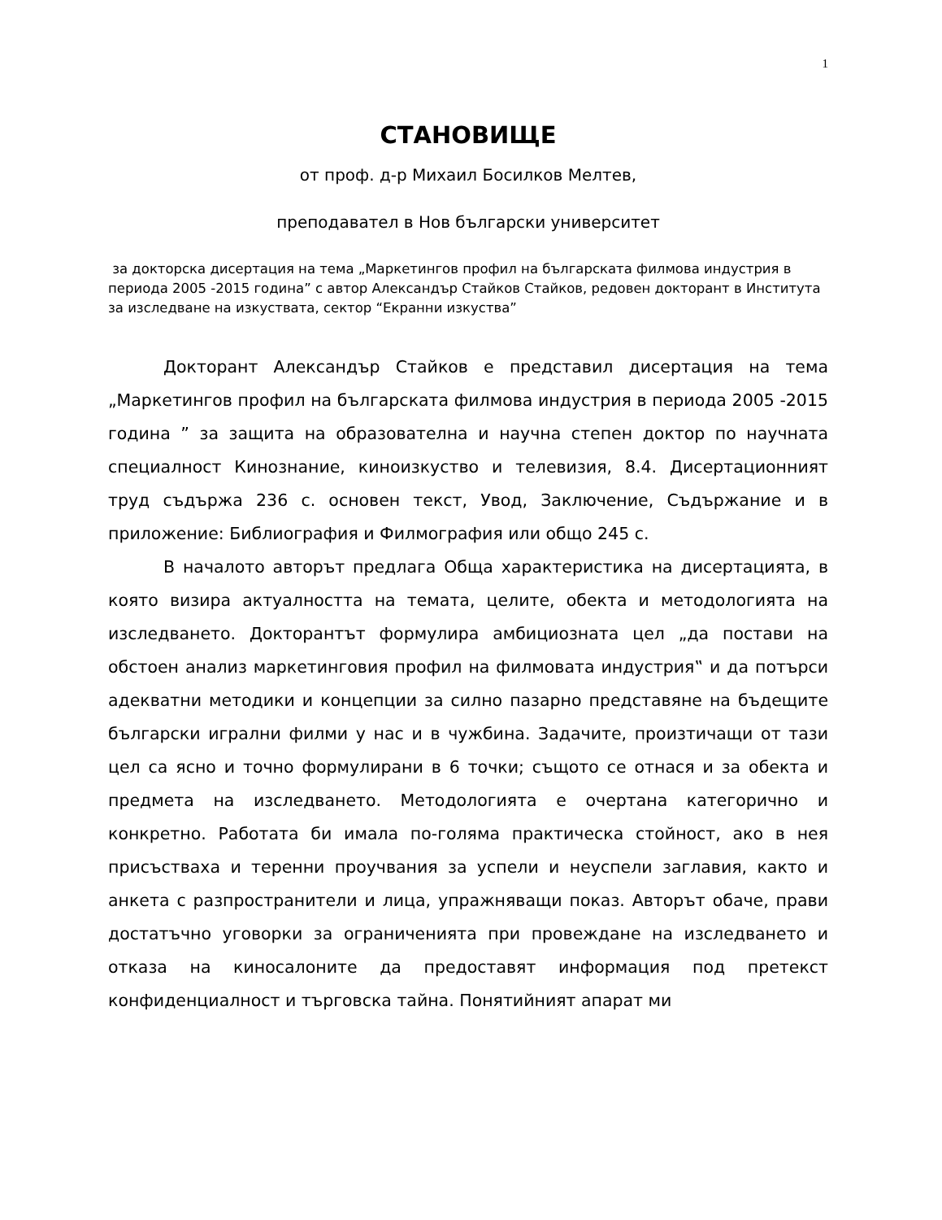1
СТАНОВИЩЕ
от проф. д-р Михаил Босилков Мелтев,
преподавател в Нов български университет
за докторска дисертация на тема „Маркетингов профил на българската филмова индустрия в периода 2005 -2015 година” с автор Александър Стайков Стайков, редовен докторант в Института за изследване на изкуствата, сектор “Екранни изкуства”
Докторант Александър Стайков е представил дисертация на тема „Маркетингов профил на българската филмова индустрия в периода 2005 -2015 година ” за защита на образователна и научна степен доктор по научната специалност Кинознание, киноизкуство и телевизия, 8.4. Дисертационният труд съдържа 236 с. основен текст, Увод, Заключение, Съдържание и в приложение: Библиография и Филмография или общо 245 с.
В началото авторът предлага Обща характеристика на дисертацията, в която визира актуалността на темата, целите, обекта и методологията на изследването. Докторантът формулира амбициозната цел „да постави на обстоен анализ маркетинговия профил на филмовата индустрия‟ и да потърси адекватни методики и концепции за силно пазарно представяне на бъдещите български игрални филми у нас и в чужбина. Задачите, произтичащи от тази цел са ясно и точно формулирани в 6 точки; същото се отнася и за обекта и предмета на изследването. Методологията е очертана категорично и конкретно. Работата би имала по-голяма практическа стойност, ако в нея присъстваха и теренни проучвания за успели и неуспели заглавия, както и анкета с разпространители и лица, упражняващи показ. Авторът обаче, прави достатъчно уговорки за ограниченията при провеждане на изследването и отказа на киносалоните да предоставят информация под претекст конфиденциалност и търговска тайна. Понятийният апарат ми